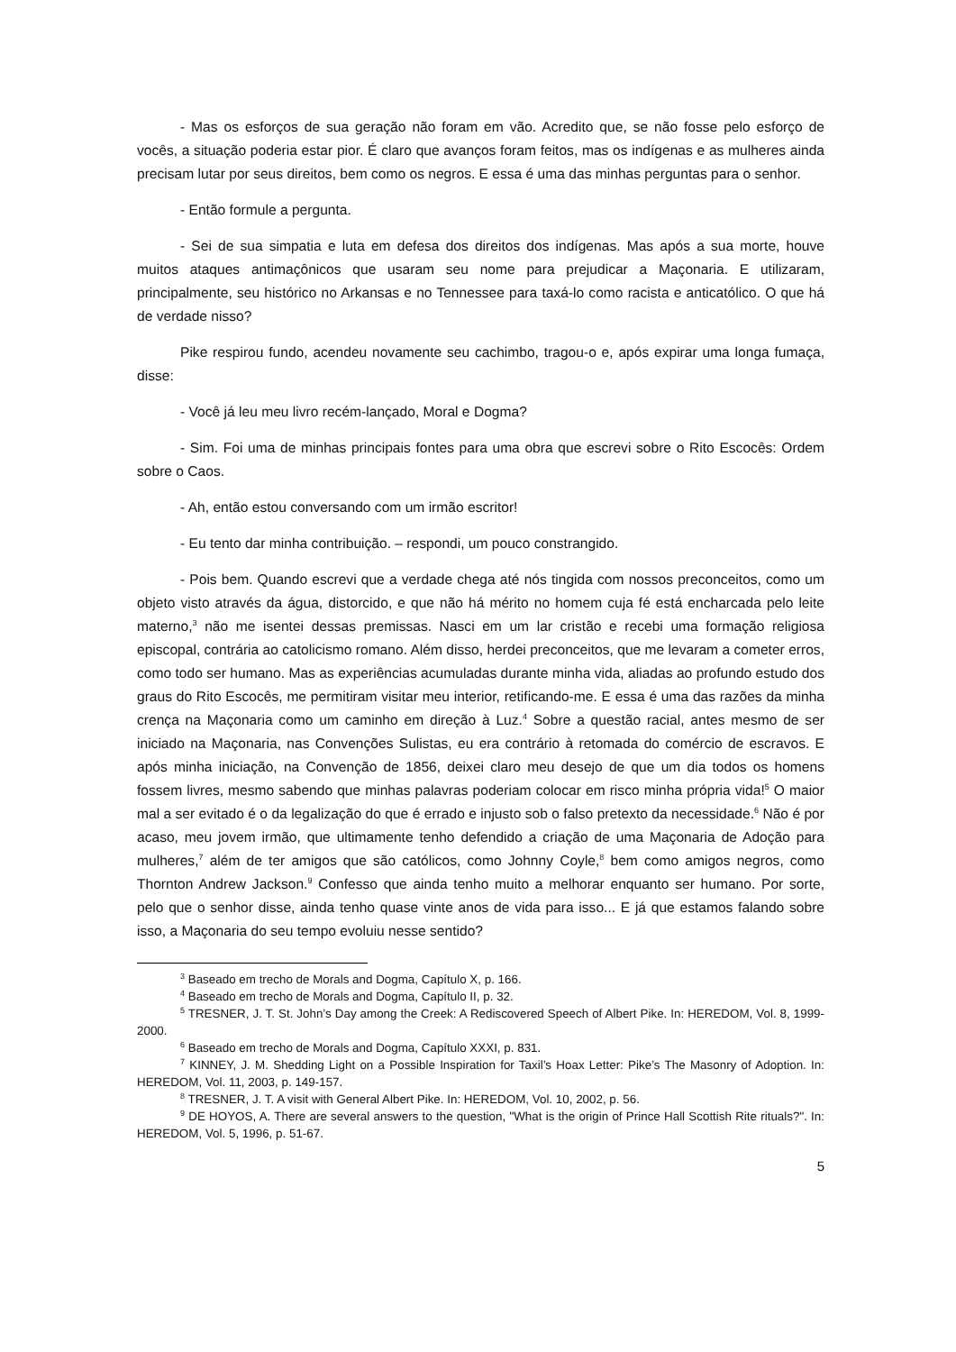- Mas os esforços de sua geração não foram em vão. Acredito que, se não fosse pelo esforço de vocês, a situação poderia estar pior. É claro que avanços foram feitos, mas os indígenas e as mulheres ainda precisam lutar por seus direitos, bem como os negros. E essa é uma das minhas perguntas para o senhor.
- Então formule a pergunta.
- Sei de sua simpatia e luta em defesa dos direitos dos indígenas. Mas após a sua morte, houve muitos ataques antimaçônicos que usaram seu nome para prejudicar a Maçonaria. E utilizaram, principalmente, seu histórico no Arkansas e no Tennessee para taxá-lo como racista e anticatólico. O que há de verdade nisso?
Pike respirou fundo, acendeu novamente seu cachimbo, tragou-o e, após expirar uma longa fumaça, disse:
- Você já leu meu livro recém-lançado, Moral e Dogma?
- Sim. Foi uma de minhas principais fontes para uma obra que escrevi sobre o Rito Escocês: Ordem sobre o Caos.
- Ah, então estou conversando com um irmão escritor!
- Eu tento dar minha contribuição. – respondi, um pouco constrangido.
- Pois bem. Quando escrevi que a verdade chega até nós tingida com nossos preconceitos, como um objeto visto através da água, distorcido, e que não há mérito no homem cuja fé está encharcada pelo leite materno,<sup>3</sup> não me isentei dessas premissas. Nasci em um lar cristão e recebi uma formação religiosa episcopal, contrária ao catolicismo romano. Além disso, herdei preconceitos, que me levaram a cometer erros, como todo ser humano. Mas as experiências acumuladas durante minha vida, aliadas ao profundo estudo dos graus do Rito Escocês, me permitiram visitar meu interior, retificando-me. E essa é uma das razões da minha crença na Maçonaria como um caminho em direção à Luz.<sup>4</sup> Sobre a questão racial, antes mesmo de ser iniciado na Maçonaria, nas Convenções Sulistas, eu era contrário à retomada do comércio de escravos. E após minha iniciação, na Convenção de 1856, deixei claro meu desejo de que um dia todos os homens fossem livres, mesmo sabendo que minhas palavras poderiam colocar em risco minha própria vida!<sup>5</sup> O maior mal a ser evitado é o da legalização do que é errado e injusto sob o falso pretexto da necessidade.<sup>6</sup> Não é por acaso, meu jovem irmão, que ultimamente tenho defendido a criação de uma Maçonaria de Adoção para mulheres,<sup>7</sup> além de ter amigos que são católicos, como Johnny Coyle,<sup>8</sup> bem como amigos negros, como Thornton Andrew Jackson.<sup>9</sup> Confesso que ainda tenho muito a melhorar enquanto ser humano. Por sorte, pelo que o senhor disse, ainda tenho quase vinte anos de vida para isso... E já que estamos falando sobre isso, a Maçonaria do seu tempo evoluiu nesse sentido?
<sup>3</sup> Baseado em trecho de Morals and Dogma, Capítulo X, p. 166.
<sup>4</sup> Baseado em trecho de Morals and Dogma, Capítulo II, p. 32.
<sup>5</sup> TRESNER, J. T. St. John’s Day among the Creek: A Rediscovered Speech of Albert Pike. In: HEREDOM, Vol. 8, 1999-2000.
<sup>6</sup> Baseado em trecho de Morals and Dogma, Capítulo XXXI, p. 831.
<sup>7</sup> KINNEY, J. M. Shedding Light on a Possible Inspiration for Taxil’s Hoax Letter: Pike’s The Masonry of Adoption. In: HEREDOM, Vol. 11, 2003, p. 149-157.
<sup>8</sup> TRESNER, J. T. A visit with General Albert Pike. In: HEREDOM, Vol. 10, 2002, p. 56.
<sup>9</sup> DE HOYOS, A. There are several answers to the question, "What is the origin of Prince Hall Scottish Rite rituals?". In: HEREDOM, Vol. 5, 1996, p. 51-67.
5